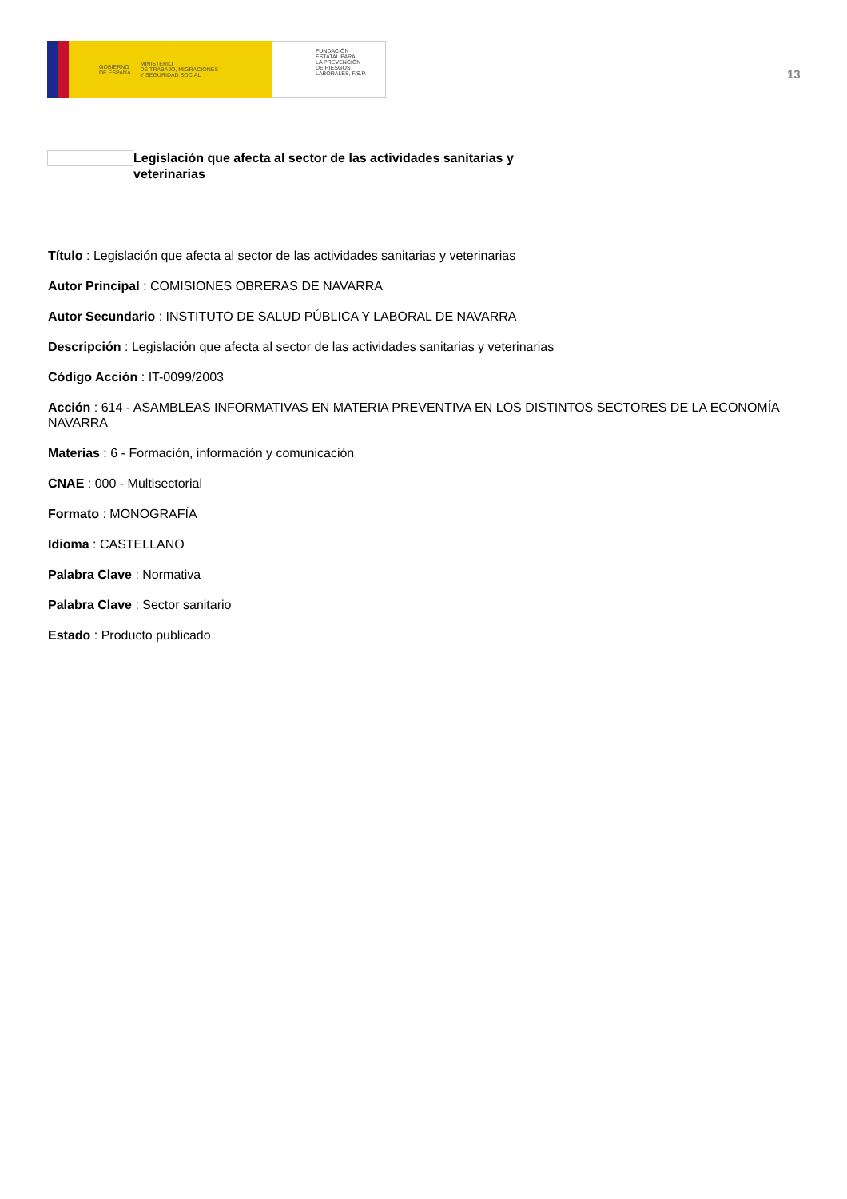GOBIERNO
DE ESPAÑA MINISTERIO
DE TRABAJO, MIGRACIONES
Y SEGURIDAD SOCIAL
FUNDACIÓN
ESTATAL PARA
LA PREVENCIÓN
DE RIESGOS
LABORALES, F.S.P.
13
Legislación que afecta al sector de las actividades sanitarias y veterinarias
Título : Legislación que afecta al sector de las actividades sanitarias y veterinarias
Autor Principal : COMISIONES OBRERAS DE NAVARRA
Autor Secundario : INSTITUTO DE SALUD PÚBLICA Y LABORAL DE NAVARRA
Descripción : Legislación que afecta al sector de las actividades sanitarias y veterinarias
Código Acción : IT-0099/2003
Acción : 614 - ASAMBLEAS INFORMATIVAS EN MATERIA PREVENTIVA EN LOS DISTINTOS SECTORES DE LA ECONOMÍA NAVARRA
Materias : 6 - Formación, información y comunicación
CNAE : 000 - Multisectorial
Formato : MONOGRAFÍA
Idioma : CASTELLANO
Palabra Clave : Normativa
Palabra Clave : Sector sanitario
Estado : Producto publicado